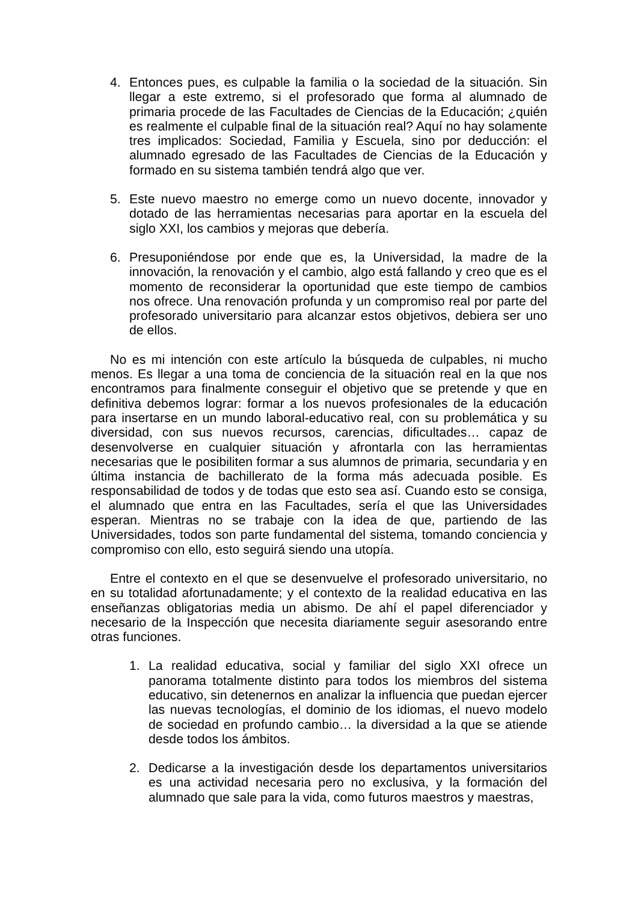4. Entonces pues, es culpable la familia o la sociedad de la situación. Sin llegar a este extremo, si el profesorado que forma al alumnado de primaria procede de las Facultades de Ciencias de la Educación; ¿quién es realmente el culpable final de la situación real? Aquí no hay solamente tres implicados: Sociedad, Familia y Escuela, sino por deducción: el alumnado egresado de las Facultades de Ciencias de la Educación y formado en su sistema también tendrá algo que ver.
5. Este nuevo maestro no emerge como un nuevo docente, innovador y dotado de las herramientas necesarias para aportar en la escuela del siglo XXI, los cambios y mejoras que debería.
6. Presuponiéndose por ende que es, la Universidad, la madre de la innovación, la renovación y el cambio, algo está fallando y creo que es el momento de reconsiderar la oportunidad que este tiempo de cambios nos ofrece. Una renovación profunda y un compromiso real por parte del profesorado universitario para alcanzar estos objetivos, debiera ser uno de ellos.
No es mi intención con este artículo la búsqueda de culpables, ni mucho menos. Es llegar a una toma de conciencia de la situación real en la que nos encontramos para finalmente conseguir el objetivo que se pretende y que en definitiva debemos lograr: formar a los nuevos profesionales de la educación para insertarse en un mundo laboral-educativo real, con su problemática y su diversidad, con sus nuevos recursos, carencias, dificultades… capaz de desenvolverse en cualquier situación y afrontarla con las herramientas necesarias que le posibiliten formar a sus alumnos de primaria, secundaria y en última instancia de bachillerato de la forma más adecuada posible. Es responsabilidad de todos y de todas que esto sea así. Cuando esto se consiga, el alumnado que entra en las Facultades, sería el que las Universidades esperan. Mientras no se trabaje con la idea de que, partiendo de las Universidades, todos son parte fundamental del sistema, tomando conciencia y compromiso con ello, esto seguirá siendo una utopía.
Entre el contexto en el que se desenvuelve el profesorado universitario, no en su totalidad afortunadamente; y el contexto de la realidad educativa en las enseñanzas obligatorias media un abismo. De ahí el papel diferenciador y necesario de la Inspección que necesita diariamente seguir asesorando entre otras funciones.
1. La realidad educativa, social y familiar del siglo XXI ofrece un panorama totalmente distinto para todos los miembros del sistema educativo, sin detenernos en analizar la influencia que puedan ejercer las nuevas tecnologías, el dominio de los idiomas, el nuevo modelo de sociedad en profundo cambio… la diversidad a la que se atiende desde todos los ámbitos.
2. Dedicarse a la investigación desde los departamentos universitarios es una actividad necesaria pero no exclusiva, y la formación del alumnado que sale para la vida, como futuros maestros y maestras,